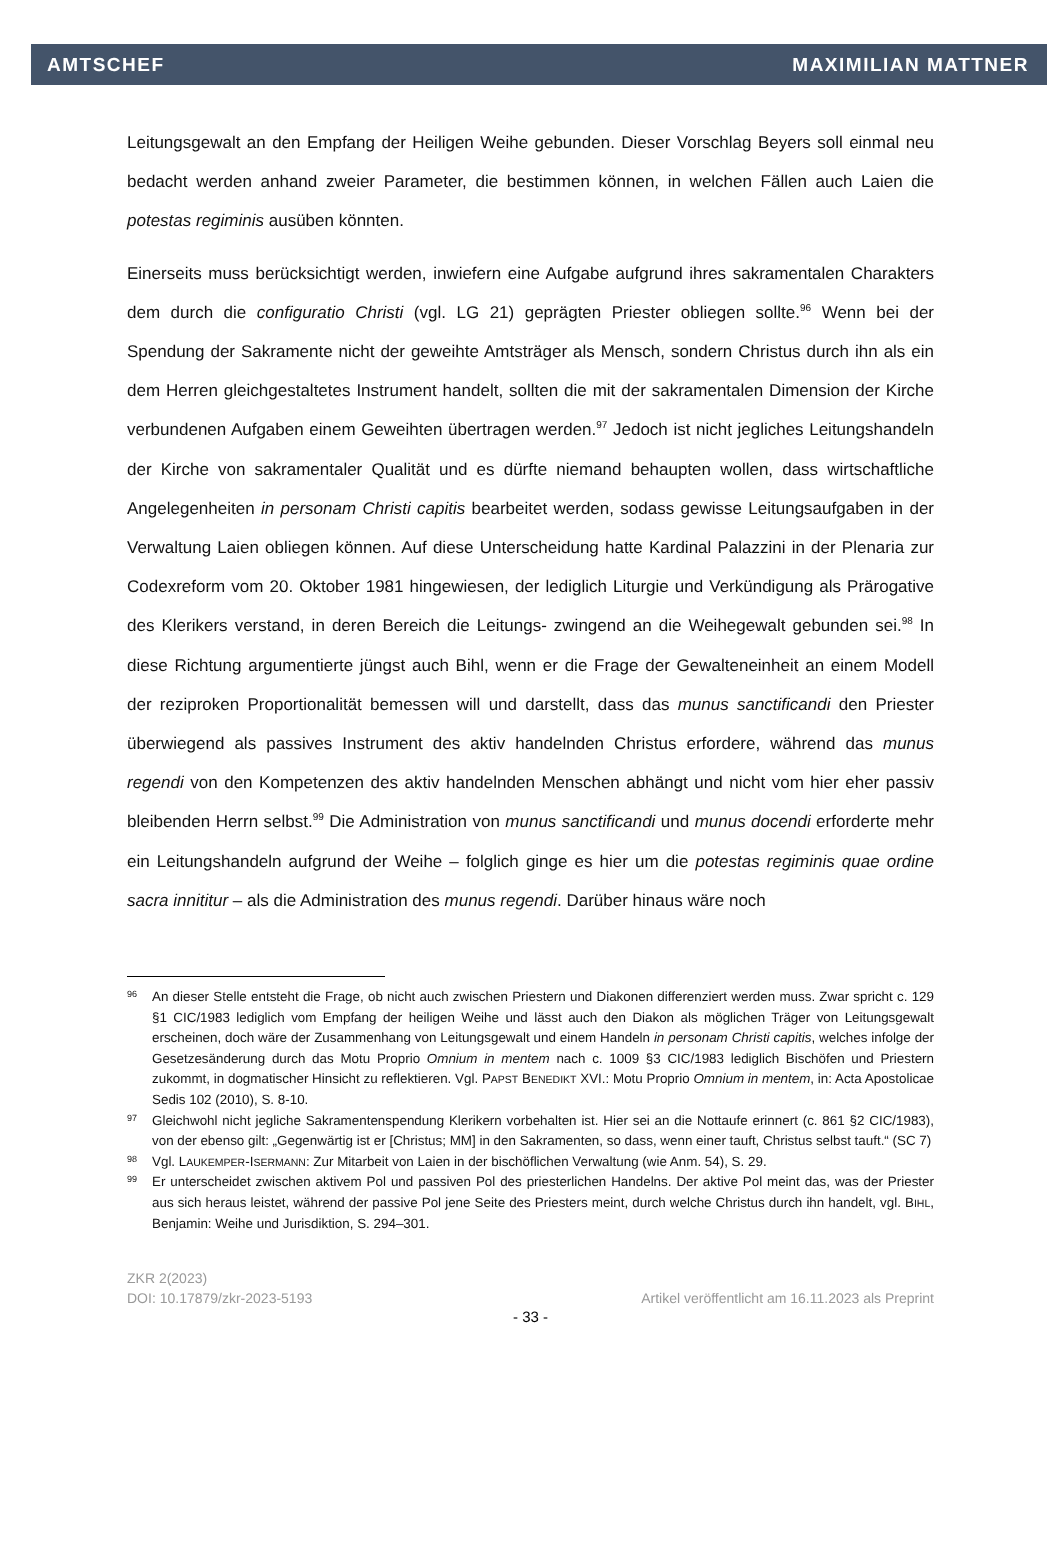AMTSCHEF MAXIMILIAN MATTNER
Leitungsgewalt an den Empfang der Heiligen Weihe gebunden. Dieser Vorschlag Beyers soll einmal neu bedacht werden anhand zweier Parameter, die bestimmen können, in welchen Fällen auch Laien die potestas regiminis ausüben könnten.
Einerseits muss berücksichtigt werden, inwiefern eine Aufgabe aufgrund ihres sakramentalen Charakters dem durch die configuratio Christi (vgl. LG 21) geprägten Priester obliegen sollte.<sup>96</sup> Wenn bei der Spendung der Sakramente nicht der geweihte Amtsträger als Mensch, sondern Christus durch ihn als ein dem Herren gleichgestaltetes Instrument handelt, sollten die mit der sakramentalen Dimension der Kirche verbundenen Aufgaben einem Geweihten übertragen werden.<sup>97</sup> Jedoch ist nicht jegliches Leitungshandeln der Kirche von sakramentaler Qualität und es dürfte niemand behaupten wollen, dass wirtschaftliche Angelegenheiten in personam Christi capitis bearbeitet werden, sodass gewisse Leitungsaufgaben in der Verwaltung Laien obliegen können. Auf diese Unterscheidung hatte Kardinal Palazzini in der Plenaria zur Codexreform vom 20. Oktober 1981 hingewiesen, der lediglich Liturgie und Verkündigung als Prärogative des Klerikers verstand, in deren Bereich die Leitungs- zwingend an die Weihegewalt gebunden sei.<sup>98</sup> In diese Richtung argumentierte jüngst auch Bihl, wenn er die Frage der Gewalteneinheit an einem Modell der reziproken Proportionalität bemessen will und darstellt, dass das munus sanctificandi den Priester überwiegend als passives Instrument des aktiv handelnden Christus erfordere, während das munus regendi von den Kompetenzen des aktiv handelnden Menschen abhängt und nicht vom hier eher passiv bleibenden Herrn selbst.<sup>99</sup> Die Administration von munus sanctificandi und munus docendi erforderte mehr ein Leitungshandeln aufgrund der Weihe – folglich ginge es hier um die potestas regiminis quae ordine sacra innititur – als die Administration des munus regendi. Darüber hinaus wäre noch
96 An dieser Stelle entsteht die Frage, ob nicht auch zwischen Priestern und Diakonen differenziert werden muss. Zwar spricht c. 129 §1 CIC/1983 lediglich vom Empfang der heiligen Weihe und lässt auch den Diakon als möglichen Träger von Leitungsgewalt erscheinen, doch wäre der Zusammenhang von Leitungsgewalt und einem Handeln in personam Christi capitis, welches infolge der Gesetzesänderung durch das Motu Proprio Omnium in mentem nach c. 1009 §3 CIC/1983 lediglich Bischöfen und Priestern zukommt, in dogmatischer Hinsicht zu reflektieren. Vgl. PAPST BENEDIKT XVI.: Motu Proprio Omnium in mentem, in: Acta Apostolicae Sedis 102 (2010), S. 8-10.
97 Gleichwohl nicht jegliche Sakramentenspendung Klerikern vorbehalten ist. Hier sei an die Nottaufe erinnert (c. 861 §2 CIC/1983), von der ebenso gilt: „Gegenwärtig ist er [Christus; MM] in den Sakramenten, so dass, wenn einer tauft, Christus selbst tauft.“ (SC 7)
98 Vgl. LAUKEMPER-ISERMANN: Zur Mitarbeit von Laien in der bischöflichen Verwaltung (wie Anm. 54), S. 29.
99 Er unterscheidet zwischen aktivem Pol und passiven Pol des priesterlichen Handelns. Der aktive Pol meint das, was der Priester aus sich heraus leistet, während der passive Pol jene Seite des Priesters meint, durch welche Christus durch ihn handelt, vgl. BIHL, Benjamin: Weihe und Jurisdiktion, S. 294–301.
ZKR 2(2023)
DOI: 10.17879/zkr-2023-5193 Artikel veröffentlicht am 16.11.2023 als Preprint
- 33 -